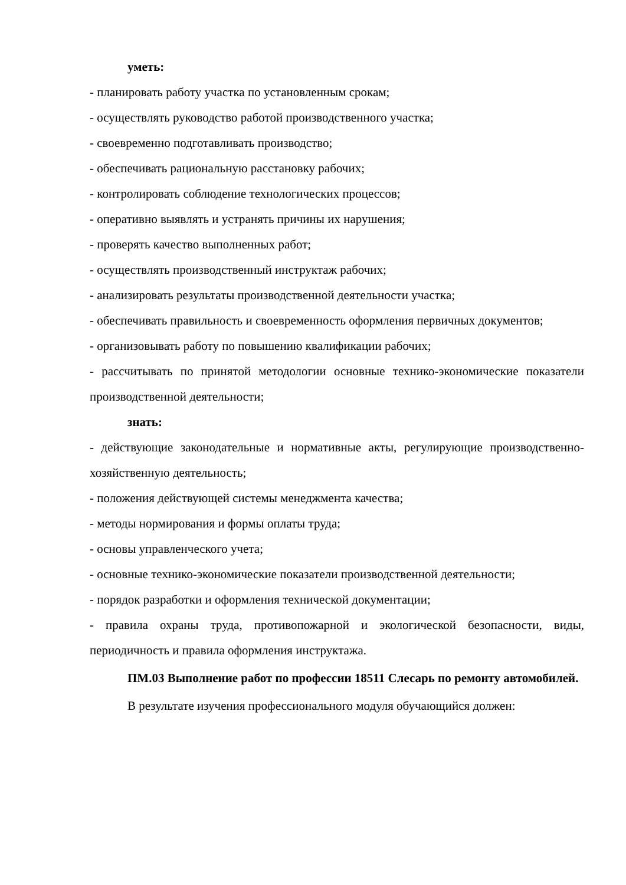уметь:
- планировать работу участка по установленным срокам;
- осуществлять руководство работой производственного участка;
- своевременно подготавливать производство;
- обеспечивать рациональную расстановку рабочих;
- контролировать соблюдение технологических процессов;
- оперативно выявлять и устранять причины их нарушения;
- проверять качество выполненных работ;
- осуществлять производственный инструктаж рабочих;
- анализировать результаты производственной деятельности участка;
- обеспечивать правильность и своевременность оформления первичных документов;
- организовывать работу по повышению квалификации рабочих;
- рассчитывать по принятой методологии основные технико-экономические показатели производственной деятельности;
знать:
- действующие законодательные и нормативные акты, регулирующие производственно-хозяйственную деятельность;
- положения действующей системы менеджмента качества;
- методы нормирования и формы оплаты труда;
- основы управленческого учета;
- основные технико-экономические показатели производственной деятельности;
- порядок разработки и оформления технической документации;
- правила охраны труда, противопожарной и экологической безопасности, виды, периодичность и правила оформления инструктажа.
ПМ.03 Выполнение работ по профессии 18511 Слесарь по ремонту автомобилей.
В результате изучения профессионального модуля обучающийся должен: